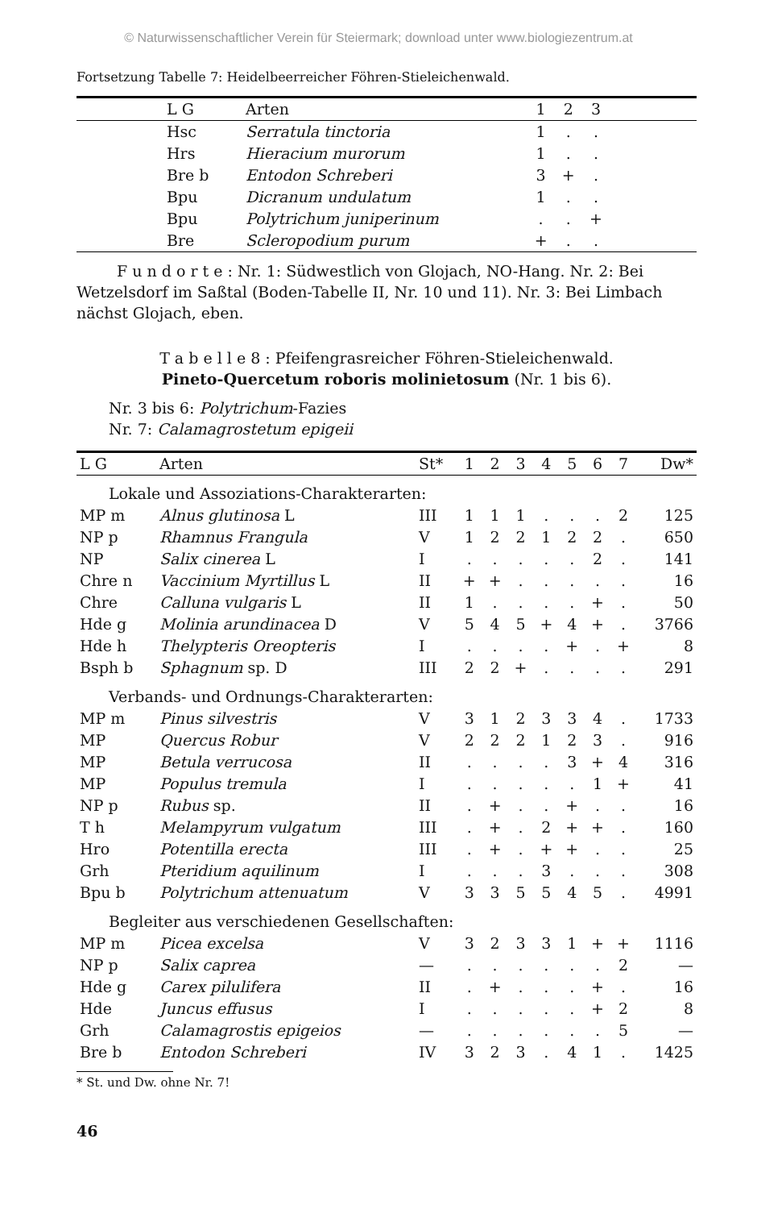© Naturwissenschaftlicher Verein für Steiermark; download unter www.biologiezentrum.at
Fortsetzung Tabelle 7: Heidelbeerreicher Föhren-Stieleichenwald.
| | L G | Arten | 1 | 2 | 3 | |
| --- | --- | --- | --- | --- | --- | --- |
| | Hsc | Serratula tinctoria | 1 | . | . | |
| | Hrs | Hieracium murorum | 1 | . | . | |
| | Bre b | Entodon Schreberi | 3 | + | . | |
| | Bpu | Dicranum undulatum | 1 | . | . | |
| | Bpu | Polytrichum juniperinum | . | . | + | |
| | Bre | Scleropodium purum | + | . | . | |
F u n d o r t e : Nr. 1: Südwestlich von Glojach, NO-Hang. Nr. 2: Bei Wetzelsdorf im Saßtal (Boden-Tabelle II, Nr. 10 und 11). Nr. 3: Bei Limbach nächst Glojach, eben.
T a b e l l e 8 : Pfeifengrasreicher Föhren-Stieleichenwald.
Pineto-Quercetum roboris molinietosum (Nr. 1 bis 6).
Nr. 3 bis 6: Polytrichum-Fazies
Nr. 7: Calamagrostetum epigeii
| L G | Arten | St* | 1 | 2 | 3 | 4 | 5 | 6 | 7 | Dw* |
| --- | --- | --- | --- | --- | --- | --- | --- | --- | --- | --- |
| Lokale und Assoziations-Charakterarten: | | | | | | | | | | |
| MP m | Alnus glutinosa L | III | 1 | 1 | 1 | . | . | . | 2 | 125 |
| NP p | Rhamnus Frangula | V | 1 | 2 | 2 | 1 | 2 | 2 | . | 650 |
| NP | Salix cinerea L | I | . | . | . | . | . | 2 | . | 141 |
| Chre n | Vaccinium Myrtillus L | II | + | + | . | . | . | . | . | 16 |
| Chre | Calluna vulgaris L | II | 1 | . | . | . | . | + | . | 50 |
| Hde g | Molinia arundinacea D | V | 5 | 4 | 5 | + | 4 | + | . | 3766 |
| Hde h | Thelypteris Oreopteris | I | . | . | . | . | + | . | + | 8 |
| Bsph b | Sphagnum sp. D | III | 2 | 2 | + | . | . | . | . | 291 |
| Verbands- und Ordnungs-Charakterarten: | | | | | | | | | | |
| MP m | Pinus silvestris | V | 3 | 1 | 2 | 3 | 3 | 4 | . | 1733 |
| MP | Quercus Robur | V | 2 | 2 | 2 | 1 | 2 | 3 | . | 916 |
| MP | Betula verrucosa | II | . | . | . | . | 3 | + | 4 | 316 |
| MP | Populus tremula | I | . | . | . | . | . | 1 | + | 41 |
| NP p | Rubus sp. | II | . | + | . | . | + | . | . | 16 |
| T h | Melampyrum vulgatum | III | . | + | . | 2 | + | + | . | 160 |
| Hro | Potentilla erecta | III | . | + | . | + | + | . | . | 25 |
| Grh | Pteridium aquilinum | I | . | . | . | 3 | . | . | . | 308 |
| Bpu b | Polytrichum attenuatum | V | 3 | 3 | 5 | 5 | 4 | 5 | . | 4991 |
| Begleiter aus verschiedenen Gesellschaften: | | | | | | | | | | |
| MP m | Picea excelsa | V | 3 | 2 | 3 | 3 | 1 | + | + | 1116 |
| NP p | Salix caprea | — | . | . | . | . | . | . | 2 | — |
| Hde g | Carex pilulifera | II | . | + | . | . | . | + | . | 16 |
| Hde | Juncus effusus | I | . | . | . | . | . | + | 2 | 8 |
| Grh | Calamagrostis epigeios | — | . | . | . | . | . | . | 5 | — |
| Bre b | Entodon Schreberi | IV | 3 | 2 | 3 | . | 4 | 1 | . | 1425 |
* St. und Dw. ohne Nr. 7!
46